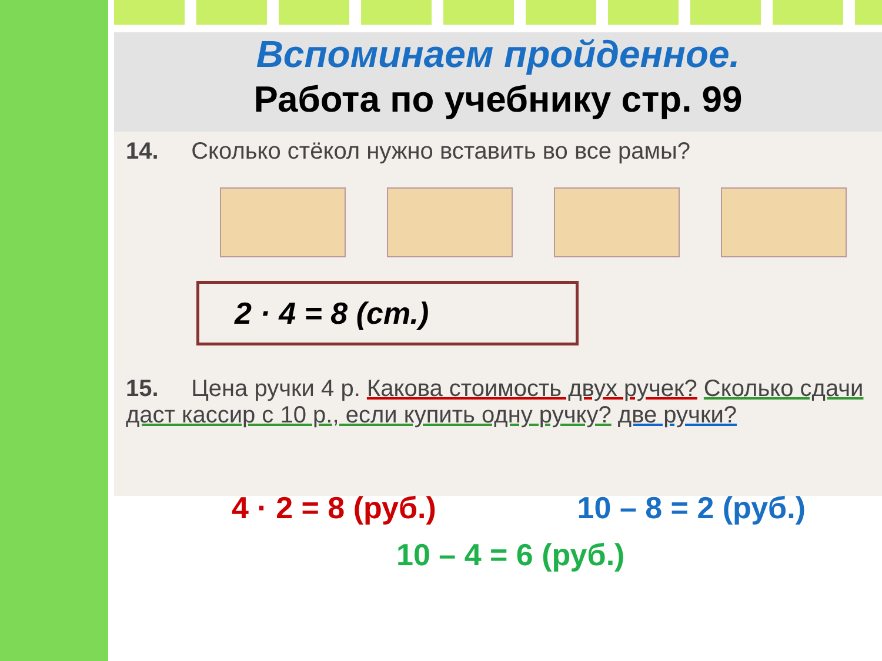Вспоминаем пройденное.
Работа по учебнику стр. 99
14. Сколько стёкол нужно вставить во все рамы?
2 · 4 = 8 (ст.)
15. Цена ручки 4 р. Какова стоимость двух ручек? Сколько сдачи даст кассир с 10 р., если купить одну ручку? две ручки?
4 · 2 = 8 (руб.) 10 – 8 = 2 (руб.)
10 – 4 = 6 (руб.)